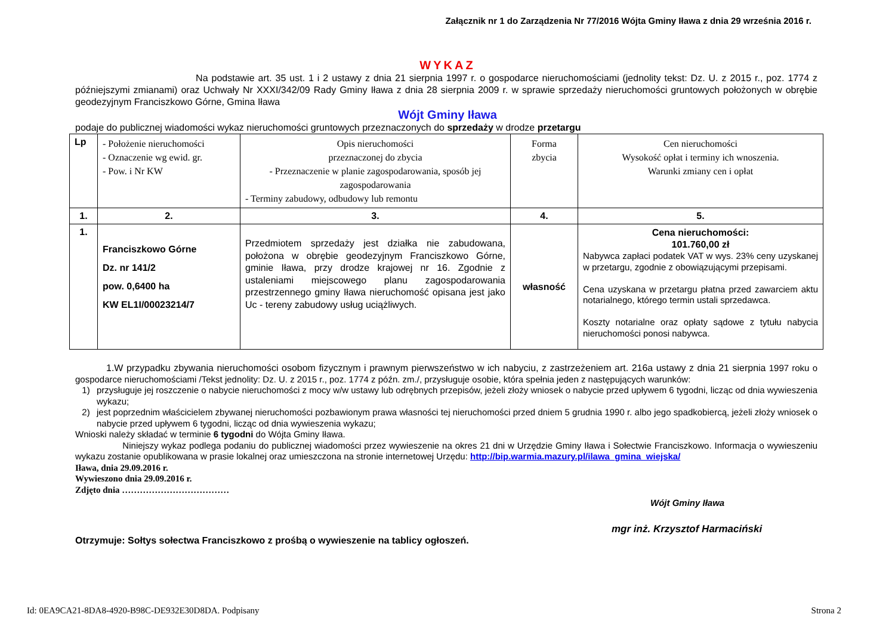Załącznik nr 1 do Zarządzenia Nr 77/2016 Wójta Gminy Iława z dnia 29 września 2016 r.
WYKAZ
Na podstawie art. 35 ust. 1 i 2 ustawy z dnia 21 sierpnia 1997 r. o gospodarce nieruchomościami (jednolity tekst: Dz. U. z 2015 r., poz. 1774 z późniejszymi zmianami) oraz Uchwały Nr XXXI/342/09 Rady Gminy Iława z dnia 28 sierpnia 2009 r. w sprawie sprzedaży nieruchomości gruntowych położonych w obrębie geodezyjnym Franciszkowo Górne, Gmina Iława
Wójt Gminy Iława
podaje do publicznej wiadomości wykaz nieruchomości gruntowych przeznaczonych do sprzedaży w drodze przetargu
| Lp | - Położenie nieruchomości - Oznaczenie wg ewid. gr. - Pow. i Nr KW | Opis nieruchomości przeznaczonej do zbycia - Przeznaczenie w planie zagospodarowania, sposób jej zagospodarowania - Terminy zabudowy, odbudowy lub remontu | Forma zbycia | Cen nieruchomości Wysokość opłat i terminy ich wnoszenia. Warunki zmiany cen i opłat |
| 1. | 2. | 3. | 4. | 5. |
| 1. | Franciszkowo Górne Dz. nr 141/2 pow. 0,6400 ha KW EL1I/00023214/7 | Przedmiotem sprzedaży jest działka nie zabudowana, położona w obrębie geodezyjnym Franciszkowo Górne, gminie Iława, przy drodze krajowej nr 16. Zgodnie z ustaleniami miejscowego planu zagospodarowania przestrzennego gminy Iława nieruchomość opisana jest jako Uc - tereny zabudowy usług uciążliwych. | własność | Cena nieruchomości: 101.760,00 zł Nabywca zapłaci podatek VAT w wys. 23% ceny uzyskanej w przetargu, zgodnie z obowiązującymi przepisami. Cena uzyskana w przetargu płatna przed zawarciem aktu notarialnego, którego termin ustali sprzedawca. Koszty notarialne oraz opłaty sądowe z tytułu nabycia nieruchomości ponosi nabywca. |
1.W przypadku zbywania nieruchomości osobom fizycznym i prawnym pierwszeństwo w ich nabyciu, z zastrzeżeniem art. 216a ustawy z dnia 21 sierpnia 1997 roku o gospodarce nieruchomościami /Tekst jednolity: Dz. U. z 2015 r., poz. 1774 z późn. zm./, przysługuje osobie, która spełnia jeden z następujących warunków:
1) przysługuje jej roszczenie o nabycie nieruchomości z mocy w/w ustawy lub odrębnych przepisów, jeżeli złoży wniosek o nabycie przed upływem 6 tygodni, licząc od dnia wywieszenia wykazu;
2) jest poprzednim właścicielem zbywanej nieruchomości pozbawionym prawa własności tej nieruchomości przed dniem 5 grudnia 1990 r. albo jego spadkobiercą, jeżeli złoży wniosek o nabycie przed upływem 6 tygodni, licząc od dnia wywieszenia wykazu;
Wnioski należy składać w terminie 6 tygodni do Wójta Gminy Iława.
Niniejszy wykaz podlega podaniu do publicznej wiadomości przez wywieszenie na okres 21 dni w Urzędzie Gminy Iława i Sołectwie Franciszkowo. Informacja o wywieszeniu wykazu zostanie opublikowana w prasie lokalnej oraz umieszczona na stronie internetowej Urzędu: http://bip.warmia.mazury.pl/ilawa_gmina_wiejska/
Iława, dnia 29.09.2016 r.
Wywieszono dnia 29.09.2016 r.
Zdjęto dnia ………………………………
Wójt Gminy Iława
mgr inż. Krzysztof Harmaciński
Otrzymuje: Sołtys sołectwa Franciszkowo z prośbą o wywieszenie na tablicy ogłoszeń.
Id: 0EA9CA21-8DA8-4920-B98C-DE932E30D8DA. Podpisany Strona 2